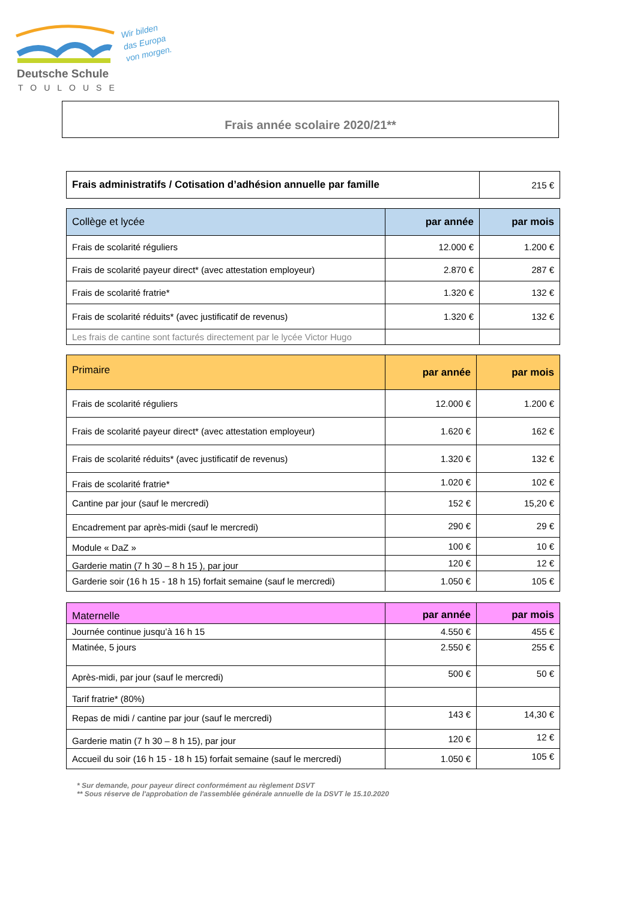Deutsche Schule
TOULOUSE
Wir bilden
das Europa
von morgen.
Frais année scolaire 2020/21**
| Frais administratifs / Cotisation d’adhésion annuelle par famille | 215 € |
| Collège et lycée | par année | par mois |
| --- | --- | --- |
| Frais de scolarité réguliers | 12.000 € | 1.200 € |
| Frais de scolarité payeur direct* (avec attestation employeur) | 2.870 € | 287 € |
| Frais de scolarité fratrie* | 1.320 € | 132 € |
| Frais de scolarité réduits* (avec justificatif de revenus) | 1.320 € | 132 € |
| Les frais de cantine sont facturés directement par le lycée Victor Hugo | | |
| Primaire | par année | par mois |
| --- | --- | --- |
| Frais de scolarité réguliers | 12.000 € | 1.200 € |
| Frais de scolarité payeur direct* (avec attestation employeur) | 1.620 € | 162 € |
| Frais de scolarité réduits* (avec justificatif de revenus) | 1.320 € | 132 € |
| Frais de scolarité fratrie* | 1.020 € | 102 € |
| Cantine par jour (sauf le mercredi) | 152 € | 15,20 € |
| Encadrement par après-midi (sauf le mercredi) | 290 € | 29 € |
| Module « DaZ » | 100 € | 10 € |
| Garderie matin (7 h 30 – 8 h 15 ), par jour | 120 € | 12 € |
| Garderie soir (16 h 15 - 18 h 15) forfait semaine (sauf le mercredi) | 1.050 € | 105 € |
| Maternelle | par année | par mois |
| --- | --- | --- |
| Journée continue jusqu’à 16 h 15 | 4.550 € | 455 € |
| Matinée, 5 jours | 2.550 € | 255 € |
| Après-midi, par jour (sauf le mercredi) | 500 € | 50 € |
| Tarif fratrie* (80%) | | |
| Repas de midi / cantine par jour (sauf le mercredi) | 143 € | 14,30 € |
| Garderie matin (7 h 30 – 8 h 15), par jour | 120 € | 12 € |
| Accueil du soir (16 h 15 - 18 h 15) forfait semaine (sauf le mercredi) | 1.050 € | 105 € |
* Sur demande, pour payeur direct conformément au règlement DSVT
** Sous réserve de l'approbation de l'assemblée générale annuelle de la DSVT le 15.10.2020